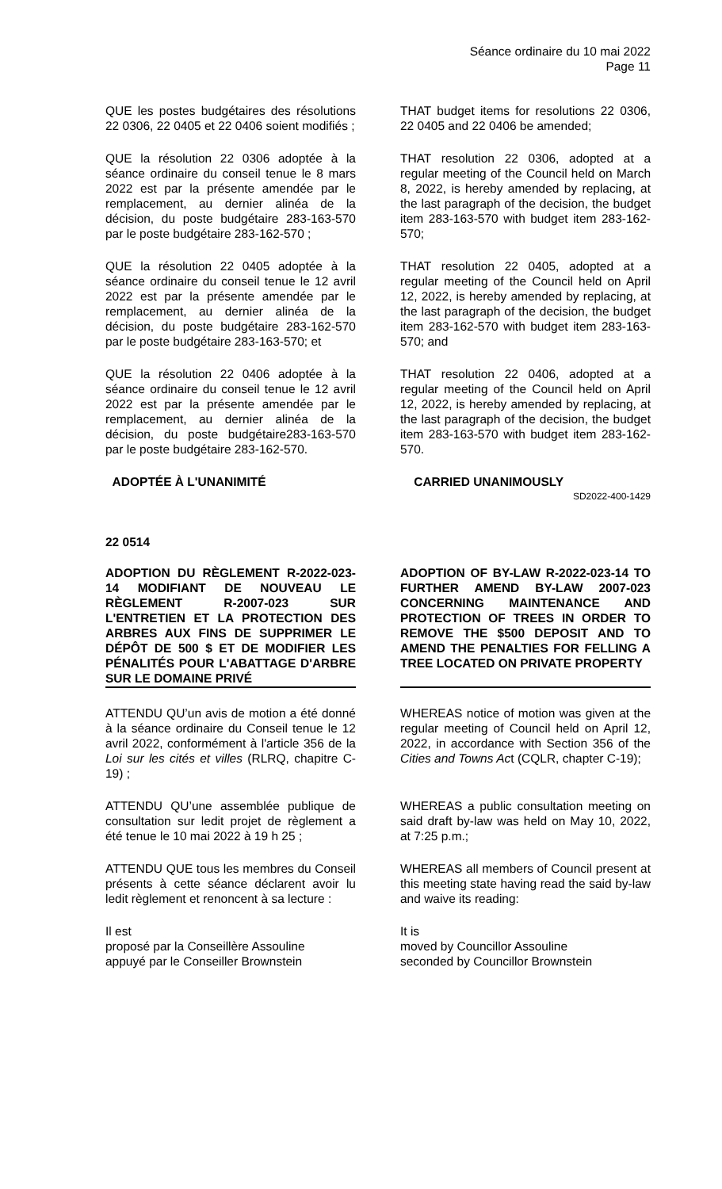Séance ordinaire du 10 mai 2022
Page 11
QUE les postes budgétaires des résolutions 22 0306, 22 0405 et 22 0406 soient modifiés ;
THAT budget items for resolutions 22 0306, 22 0405 and 22 0406 be amended;
QUE la résolution 22 0306 adoptée à la séance ordinaire du conseil tenue le 8 mars 2022 est par la présente amendée par le remplacement, au dernier alinéa de la décision, du poste budgétaire 283-163-570 par le poste budgétaire 283-162-570 ;
THAT resolution 22 0306, adopted at a regular meeting of the Council held on March 8, 2022, is hereby amended by replacing, at the last paragraph of the decision, the budget item 283-163-570 with budget item 283-162-570;
QUE la résolution 22 0405 adoptée à la séance ordinaire du conseil tenue le 12 avril 2022 est par la présente amendée par le remplacement, au dernier alinéa de la décision, du poste budgétaire 283-162-570 par le poste budgétaire 283-163-570; et
THAT resolution 22 0405, adopted at a regular meeting of the Council held on April 12, 2022, is hereby amended by replacing, at the last paragraph of the decision, the budget item 283-162-570 with budget item 283-163-570; and
QUE la résolution 22 0406 adoptée à la séance ordinaire du conseil tenue le 12 avril 2022 est par la présente amendée par le remplacement, au dernier alinéa de la décision, du poste budgétaire283-163-570 par le poste budgétaire 283-162-570.
THAT resolution 22 0406, adopted at a regular meeting of the Council held on April 12, 2022, is hereby amended by replacing, at the last paragraph of the decision, the budget item 283-163-570 with budget item 283-162-570.
ADOPTÉE À L'UNANIMITÉ CARRIED UNANIMOUSLY
SD2022-400-1429
22 0514
ADOPTION DU RÈGLEMENT R-2022-023-14 MODIFIANT DE NOUVEAU LE RÈGLEMENT R-2007-023 SUR L'ENTRETIEN ET LA PROTECTION DES ARBRES AUX FINS DE SUPPRIMER LE DÉPÔT DE 500 $ ET DE MODIFIER LES PÉNALITÉS POUR L'ABATTAGE D'ARBRE SUR LE DOMAINE PRIVÉ
ADOPTION OF BY-LAW R-2022-023-14 TO FURTHER AMEND BY-LAW 2007-023 CONCERNING MAINTENANCE AND PROTECTION OF TREES IN ORDER TO REMOVE THE $500 DEPOSIT AND TO AMEND THE PENALTIES FOR FELLING A TREE LOCATED ON PRIVATE PROPERTY
ATTENDU QU’un avis de motion a été donné à la séance ordinaire du Conseil tenue le 12 avril 2022, conformément à l'article 356 de la Loi sur les cités et villes (RLRQ, chapitre C-19) ;
WHEREAS notice of motion was given at the regular meeting of Council held on April 12, 2022, in accordance with Section 356 of the Cities and Towns Act (CQLR, chapter C-19);
ATTENDU QU’une assemblée publique de consultation sur ledit projet de règlement a été tenue le 10 mai 2022 à 19 h 25 ;
WHEREAS a public consultation meeting on said draft by-law was held on May 10, 2022, at 7:25 p.m.;
ATTENDU QUE tous les membres du Conseil présents à cette séance déclarent avoir lu ledit règlement et renoncent à sa lecture :
WHEREAS all members of Council present at this meeting state having read the said by-law and waive its reading:
Il est
proposé par la Conseillère Assouline
appuyé par le Conseiller Brownstein
It is
moved by Councillor Assouline
seconded by Councillor Brownstein